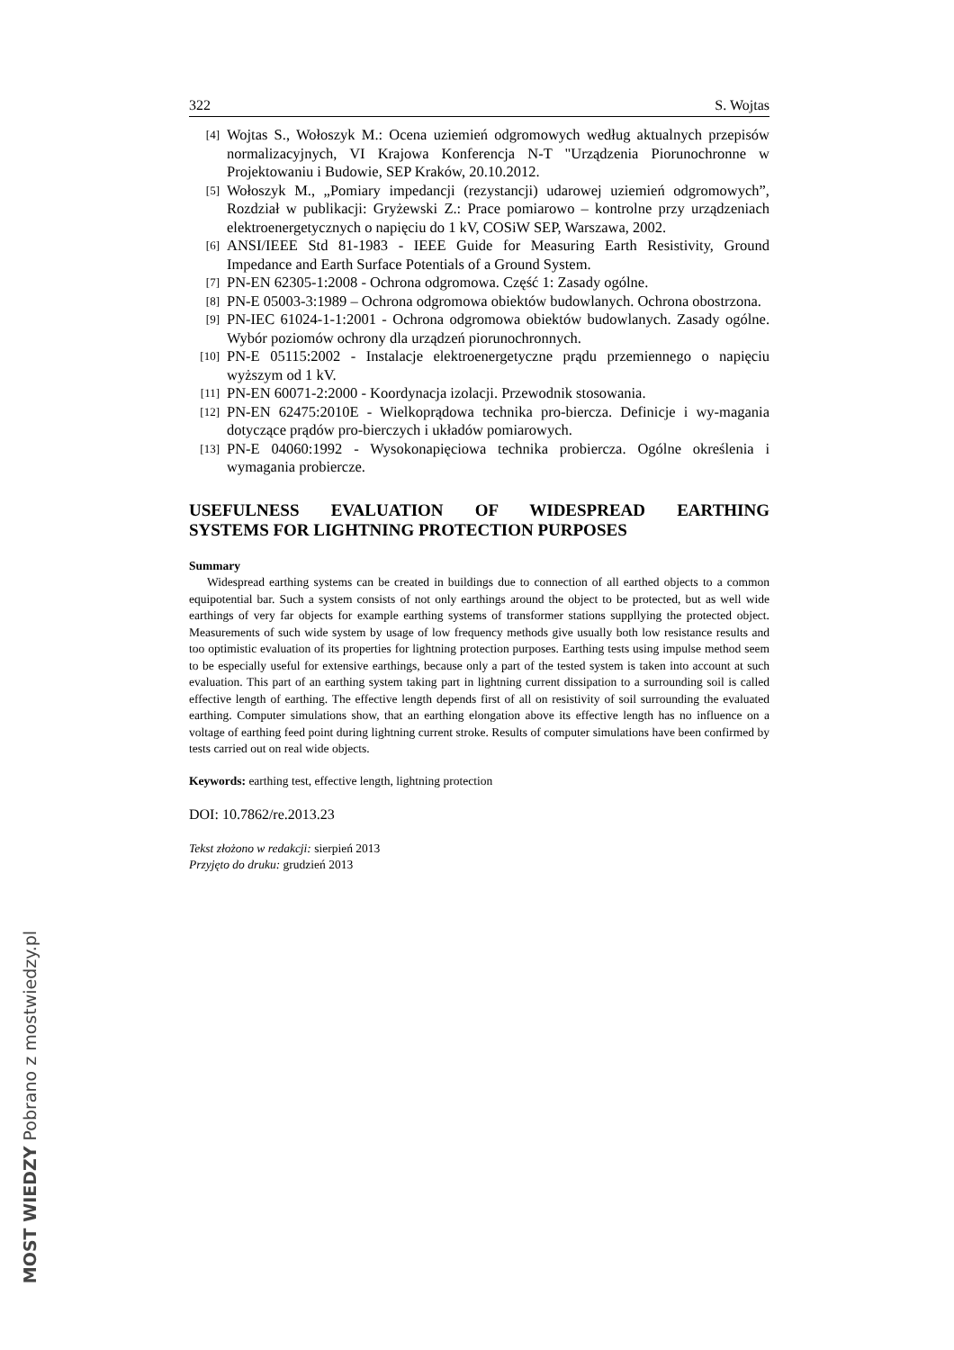322 S. Wojtas
[4] Wojtas S., Wołoszyk M.: Ocena uziemień odgromowych według aktualnych przepisów normalizacyjnych, VI Krajowa Konferencja N-T "Urządzenia Piorunochronne w Projektowaniu i Budowie, SEP Kraków, 20.10.2012.
[5] Wołoszyk M., „Pomiary impedancji (rezystancji) udarowej uziemień odgromowych”, Rozdział w publikacji: Gryżewski Z.: Prace pomiarowo – kontrolne przy urządzeniach elektroenergetycznych o napięciu do 1 kV, COSiW SEP, Warszawa, 2002.
[6] ANSI/IEEE Std 81-1983 - IEEE Guide for Measuring Earth Resistivity, Ground Impedance and Earth Surface Potentials of a Ground System.
[7] PN-EN 62305-1:2008 - Ochrona odgromowa. Część 1: Zasady ogólne.
[8] PN-E 05003-3:1989 – Ochrona odgromowa obiektów budowlanych. Ochrona obostrzona.
[9] PN-IEC 61024-1-1:2001 - Ochrona odgromowa obiektów budowlanych. Zasady ogólne. Wybór poziomów ochrony dla urządzeń piorunochronnych.
[10] PN-E 05115:2002 - Instalacje elektroenergetyczne prądu przemiennego o napięciu wyższym od 1 kV.
[11] PN-EN 60071-2:2000 - Koordynacja izolacji. Przewodnik stosowania.
[12] PN-EN 62475:2010E - Wielkoprądowa technika pro-biercza. Definicje i wy-magania dotyczące prądów pro-bierczych i układów pomiarowych.
[13] PN-E 04060:1992 - Wysokonapięciowa technika probiercza. Ogólne określenia i wymagania probiercze.
USEFULNESS EVALUATION OF WIDESPREAD EARTHING
SYSTEMS FOR LIGHTNING PROTECTION PURPOSES
Summary
Widespread earthing systems can be created in buildings due to connection of all earthed objects to a common equipotential bar. Such a system consists of not only earthings around the object to be protected, but as well wide earthings of very far objects for example earthing systems of transformer stations suppllying the protected object. Measurements of such wide system by usage of low frequency methods give usually both low resistance results and too optimistic evaluation of its properties for lightning protection purposes. Earthing tests using impulse method seem to be especially useful for extensive earthings, because only a part of the tested system is taken into account at such evaluation. This part of an earthing system taking part in lightning current dissipation to a surrounding soil is called effective length of earthing. The effective length depends first of all on resistivity of soil surrounding the evaluated earthing. Computer simulations show, that an earthing elongation above its effective length has no influence on a voltage of earthing feed point during lightning current stroke. Results of computer simulations have been confirmed by tests carried out on real wide objects.
Keywords: earthing test, effective length, lightning protection
DOI: 10.7862/re.2013.23
Tekst złożono w redakcji: sierpień 2013
Przyjęto do druku: grudzień 2013
MOST WIEDZY Pobrano z mostwiedzy.pl